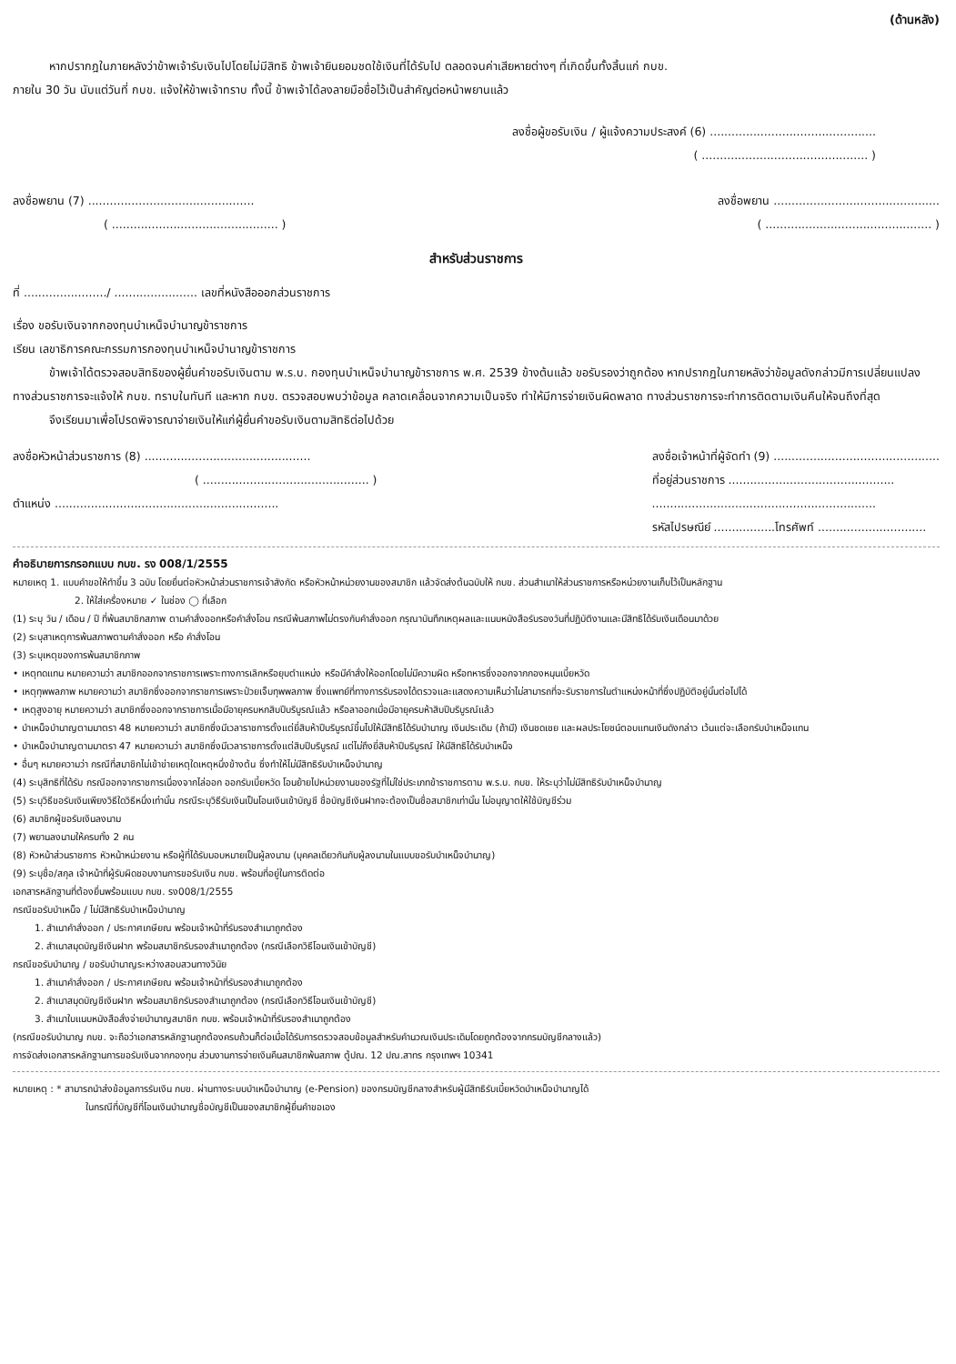(ด้านหลัง)
หากปรากฎในภายหลังว่าข้าพเจ้ารับเงินไปโดยไม่มีสิทธิ ข้าพเจ้ายินยอมชดใช้เงินที่ได้รับไป ตลอดจนค่าเสียหายต่างๆ ที่เกิดขึ้นทั้งสิ้นแก่ กบข.
ภายใน 30 วัน นับแต่วันที่ กบข. แจ้งให้ข้าพเจ้าทราบ ทั้งนี้ ข้าพเจ้าได้ลงลายมือชื่อไว้เป็นสำคัญต่อหน้าพยานแล้ว
ลงชื่อผู้ขอรับเงิน / ผู้แจ้งความประสงค์ (6) ..............................................
( .............................................. )
ลงชื่อพยาน (7) .............................................. ลงชื่อพยาน ..............................................
( .............................................. ) ( .............................................. )
สำหรับส่วนราชการ
ที่ ......................./ ....................... เลขที่หนังสือออกส่วนราชการ
เรื่อง ขอรับเงินจากกองทุนบำเหน็จบำนาญข้าราชการ
เรียน เลขาธิการคณะกรรมการกองทุนบำเหน็จบำนาญข้าราชการ
ข้าพเจ้าได้ตรวจสอบสิทธิของผู้ยื่นคำขอรับเงินตาม พ.ร.บ. กองทุนบำเหน็จบำนาญข้าราชการ พ.ศ. 2539 ข้างต้นแล้ว ขอรับรองว่าถูกต้อง หากปรากฎในภายหลังว่าข้อมูลดังกล่าวมีการเปลี่ยนแปลง ทางส่วนราชการจะแจ้งให้ กบข. ทราบในทันที และหาก กบข. ตรวจสอบพบว่าข้อมูล คลาดเคลื่อนจากความเป็นจริง ทำให้มีการจ่ายเงินผิดพลาด ทางส่วนราชการจะทำการติดตามเงินคืนให้จนถึงที่สุด
จึงเรียนมาเพื่อโปรดพิจารณาจ่ายเงินให้แก่ผู้ยื่นคำขอรับเงินตามสิทธิต่อไปด้วย
ลงชื่อหัวหน้าส่วนราชการ (8) ..............................................
( .............................................. )
ตำแหน่ง ..............................................................
ลงชื่อเจ้าหน้าที่ผู้จัดทำ (9) ..............................................
ที่อยู่ส่วนราชการ ..............................................
..............................................................
รหัสไปรษณีย์ .................โทรศัพท์ ..............................
คำอธิบายการกรอกแบบ กบข. รง 008/1/2555
หมายเหตุ 1. แบบคำขอให้ทำขึ้น 3 ฉบับ โดยยื่นต่อหัวหน้าส่วนราชการเจ้าสังกัด หรือหัวหน้าหน่วยงานของสมาชิก แล้วจัดส่งต้นฉบับให้ กบข. ส่วนสำเนาให้ส่วนราชการหรือหน่วยงานเก็บไว้เป็นหลักฐาน
2. ให้ใส่เครื่องหมาย ✓ ในช่อง ◯ ที่เลือก
(1) ระบุ วัน / เดือน / ปี ที่พ้นสมาชิกสภาพ ตามคำสั่งออกหรือคำสั่งโอน กรณีพ้นสภาพไม่ตรงกับคำสั่งออก กรุณาบันทึกเหตุผลและแนบหนังสือรับรองวันที่ปฏิบัติงานและมีสิทธิได้รับเงินเดือนมาด้วย
(2) ระบุสาเหตุการพ้นสภาพตามคำสั่งออก หรือ คำสั่งโอน
(3) ระบุเหตุของการพ้นสมาชิกภาพ
• เหตุทดแทน หมายความว่า สมาชิกออกจากราชการเพราะทางการเลิกหรือยุบตำแหน่ง หรือมีคำสั่งให้ออกโดยไม่มีความผิด หรือทหารซึ่งออกจากกองหนุนเบี้ยหวัด
• เหตุทุพพลภาพ หมายความว่า สมาชิกซึ่งออกจากราชการเพราะป่วยเจ็บทุพพลภาพ ซึ่งแพทย์ที่ทางการรับรองได้ตรวจและแสดงความเห็นว่าไม่สามารถที่จะรับราชการในตำแหน่งหน้าที่ซึ่งปฏิบัติอยู่นั้นต่อไปได้
• เหตุสูงอายุ หมายความว่า สมาชิกซึ่งออกจากราชการเมื่อมีอายุครบหกสิบปีบริบูรณ์แล้ว หรือลาออกเมื่อมีอายุครบห้าสิบปีบริบูรณ์แล้ว
• บำเหน็จบำนาญตามมาตรา 48 หมายความว่า สมาชิกซึ่งมีเวลาราชการตั้งแต่ยี่สิบห้าปีบริบูรณ์ขึ้นไปให้มีสิทธิได้รับบำนาญ เงินประเดิม (ถ้ามี) เงินชดเชย และผลประโยชน์ตอบแทนเงินดังกล่าว เว้นแต่จะเลือกรับบำเหน็จแทน
• บำเหน็จบำนาญตามมาตรา 47 หมายความว่า สมาชิกซึ่งมีเวลาราชการตั้งแต่สิบปีบริบูรณ์ แต่ไม่ถึงยี่สิบห้าปีบริบูรณ์ ให้มีสิทธิได้รับบำเหน็จ
• อื่นๆ หมายความว่า กรณีที่สมาชิกไม่เข้าข่ายเหตุใดเหตุหนึ่งข้างต้น ซึ่งทำให้ไม่มีสิทธิรับบำเหน็จบำนาญ
(4) ระบุสิทธิที่ได้รับ กรณีออกจากราชการเนื่องจากไล่ออก ออกรับเบี้ยหวัด โอนย้ายไปหน่วยงานของรัฐที่ไม่ใช่ประเภทข้าราชการตาม พ.ร.บ. กบข. ให้ระบุว่าไม่มีสิทธิรับบำเหน็จบำนาญ
(5) ระบุวิธีขอรับเงินเพียงวิธีใดวิธีหนึ่งเท่านั้น กรณีระบุวิธีรับเงินเป็นโอนเงินเข้าบัญชี ชื่อบัญชีเงินฝากจะต้องเป็นชื่อสมาชิกเท่านั้น ไม่อนุญาตให้ใช้บัญชีร่วม
(6) สมาชิกผู้ขอรับเงินลงนาม
(7) พยานลงนามให้ครบทั้ง 2 คน
(8) หัวหน้าส่วนราชการ หัวหน้าหน่วยงาน หรือผู้ที่ได้รับมอบหมายเป็นผู้ลงนาม (บุคคลเดียวกันกับผู้ลงนามในแบบขอรับบำเหน็จบำนาญ)
(9) ระบุชื่อ/สกุล เจ้าหน้าที่ผู้รับผิดชอบงานการขอรับเงิน กบข. พร้อมที่อยู่ในการติดต่อ
เอกสารหลักฐานที่ต้องยื่นพร้อมแบบ กบข. รง008/1/2555
กรณีขอรับบำเหน็จ / ไม่มีสิทธิรับบำเหน็จบำนาญ
1. สำเนาคำสั่งออก / ประกาศเกษียณ พร้อมเจ้าหน้าที่รับรองสำเนาถูกต้อง
2. สำเนาสมุดบัญชีเงินฝาก พร้อมสมาชิกรับรองสำเนาถูกต้อง (กรณีเลือกวิธีโอนเงินเข้าบัญชี)
กรณีขอรับบำนาญ / ขอรับบำนาญระหว่างสอบสวนทางวินัย
1. สำเนาคำสั่งออก / ประกาศเกษียณ พร้อมเจ้าหน้าที่รับรองสำเนาถูกต้อง
2. สำเนาสมุดบัญชีเงินฝาก พร้อมสมาชิกรับรองสำเนาถูกต้อง (กรณีเลือกวิธีโอนเงินเข้าบัญชี)
3. สำเนาใบแนบหนังสือสั่งจ่ายบำนาญสมาชิก กบข. พร้อมเจ้าหน้าที่รับรองสำเนาถูกต้อง
(กรณีขอรับบำนาญ กบข. จะถือว่าเอกสารหลักฐานถูกต้องครบถ้วนก็ต่อเมื่อได้รับการตรวจสอบข้อมูลสำหรับคำนวณเงินประเดิมโดยถูกต้องจากกรมบัญชีกลางแล้ว)
การจัดส่งเอกสารหลักฐานการขอรับเงินจากกองทุน ส่วนงานการจ่ายเงินคืนสมาชิกพ้นสภาพ ตู้ปณ. 12 ปณ.สาทร กรุงเทพฯ 10341
หมายเหตุ : * สามารถนำส่งข้อมูลการรับเงิน กบข. ผ่านทางระบบบำเหน็จบำนาญ (e-Pension) ของกรมบัญชีกลางสำหรับผู้มีสิทธิรับเบี้ยหวัดบำเหน็จบำนาญได้
ในกรณีที่บัญชีที่โอนเงินบำนาญชื่อบัญชีเป็นของสมาชิกผู้ยื่นคำขอเอง